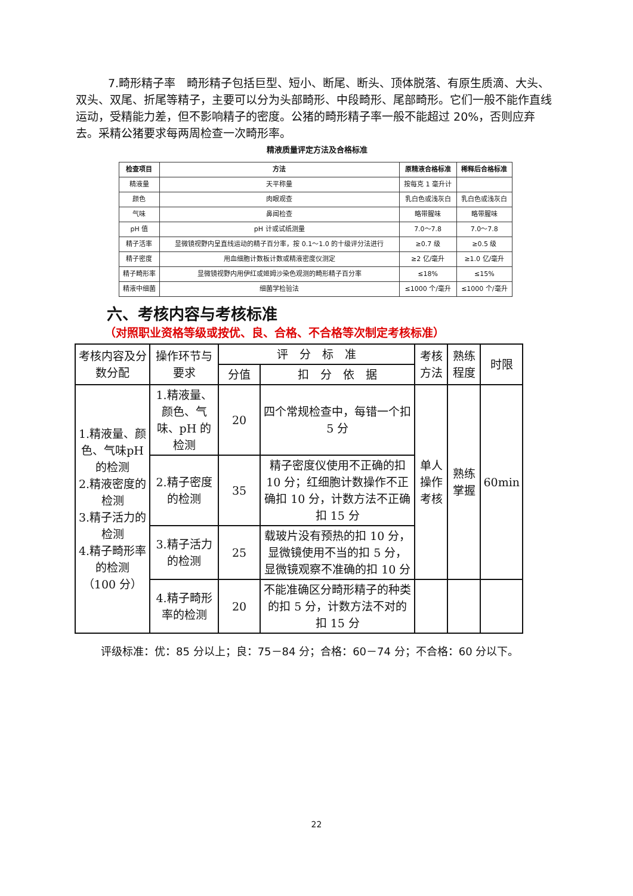7.畸形精子率　畸形精子包括巨型、短小、断尾、断头、顶体脱落、有原生质滴、大头、双头、双尾、折尾等精子，主要可以分为头部畸形、中段畸形、尾部畸形。它们一般不能作直线运动，受精能力差，但不影响精子的密度。公猪的畸形精子率一般不能超过 20%，否则应弃去。采精公猪要求每两周检查一次畸形率。
精液质量评定方法及合格标准
| 检查项目 | 方法 | 原精液合格标准 | 稀释后合格标准 |
| --- | --- | --- | --- |
| 精液量 | 天平称量 | 按每克 1 毫升计 | |
| 颜色 | 肉眼观查 | 乳白色或浅灰白 | 乳白色或浅灰白 |
| 气味 | 鼻闻检查 | 略带腥味 | 略带腥味 |
| pH 值 | pH 计或试纸测量 | 7.0～7.8 | 7.0～7.8 |
| 精子活率 | 显微镜视野内呈直线运动的精子百分率，按 0.1～1.0 的十级评分法进行 | ≥0.7 级 | ≥0.5 级 |
| 精子密度 | 用血细胞计数板计数或精液密度仪测定 | ≥2 亿/毫升 | ≥1.0 亿/毫升 |
| 精子畸形率 | 显微镜视野内用伊红或姬姆沙染色观测的畸形精子百分率 | ≤18% | ≤15% |
| 精液中细菌 | 细菌学检验法 | ≤1000 个/毫升 | ≤1000 个/毫升 |
六、考核内容与考核标准
（对照职业资格等级或按优、良、合格、不合格等次制定考核标准）
| 考核内容及分数分配 | 操作环节与要求 | 评 分 标 准 | | 考核方法 | 熟练程度 | 时限 |
| | | 分值 | 扣 分 依 据 | | | |
| 1.精液量、颜色、气味pH 的检测 2.精液密度的检测 3.精子活力的检测 4.精子畸形率的检测 （100 分） | 1.精液量、颜色、气味、pH 的检测 | 20 | 四个常规检查中，每错一个扣 5 分 | 单人操作考核 | 熟练掌握 | 60min |
| | 2.精子密度的检测 | 35 | 精子密度仪使用不正确的扣 10 分；红细胞计数操作不正确扣 10 分，计数方法不正确扣 15 分 | | | |
| | 3.精子活力的检测 | 25 | 载玻片没有预热的扣 10 分，显微镜使用不当的扣 5 分，显微镜观察不准确的扣 10 分 | | | |
| | 4.精子畸形率的检测 | 20 | 不能准确区分畸形精子的种类的扣 5 分，计数方法不对的扣 15 分 | | | |
评级标准：优：85 分以上；良：75－84 分；合格：60－74 分；不合格：60 分以下。
22